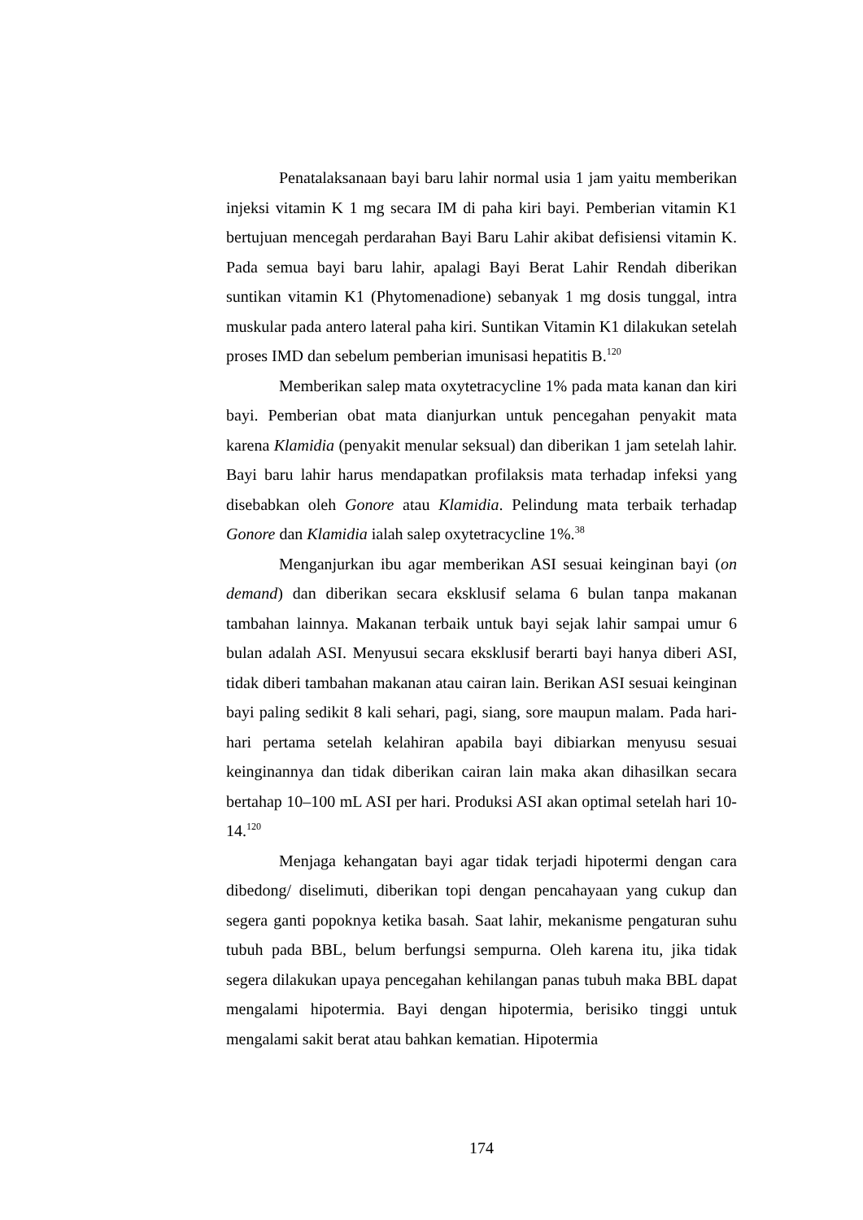Penatalaksanaan bayi baru lahir normal usia 1 jam yaitu memberikan injeksi vitamin K 1 mg secara IM di paha kiri bayi. Pemberian vitamin K1 bertujuan mencegah perdarahan Bayi Baru Lahir akibat defisiensi vitamin K. Pada semua bayi baru lahir, apalagi Bayi Berat Lahir Rendah diberikan suntikan vitamin K1 (Phytomenadione) sebanyak 1 mg dosis tunggal, intra muskular pada antero lateral paha kiri. Suntikan Vitamin K1 dilakukan setelah proses IMD dan sebelum pemberian imunisasi hepatitis B.<sup>120</sup>
Memberikan salep mata oxytetracycline 1% pada mata kanan dan kiri bayi. Pemberian obat mata dianjurkan untuk pencegahan penyakit mata karena Klamidia (penyakit menular seksual) dan diberikan 1 jam setelah lahir. Bayi baru lahir harus mendapatkan profilaksis mata terhadap infeksi yang disebabkan oleh Gonore atau Klamidia. Pelindung mata terbaik terhadap Gonore dan Klamidia ialah salep oxytetracycline 1%.<sup>38</sup>
Menganjurkan ibu agar memberikan ASI sesuai keinginan bayi (on demand) dan diberikan secara eksklusif selama 6 bulan tanpa makanan tambahan lainnya. Makanan terbaik untuk bayi sejak lahir sampai umur 6 bulan adalah ASI. Menyusui secara eksklusif berarti bayi hanya diberi ASI, tidak diberi tambahan makanan atau cairan lain. Berikan ASI sesuai keinginan bayi paling sedikit 8 kali sehari, pagi, siang, sore maupun malam. Pada hari-hari pertama setelah kelahiran apabila bayi dibiarkan menyusu sesuai keinginannya dan tidak diberikan cairan lain maka akan dihasilkan secara bertahap 10–100 mL ASI per hari. Produksi ASI akan optimal setelah hari 10-14.<sup>120</sup>
Menjaga kehangatan bayi agar tidak terjadi hipotermi dengan cara dibedong/ diselimuti, diberikan topi dengan pencahayaan yang cukup dan segera ganti popoknya ketika basah. Saat lahir, mekanisme pengaturan suhu tubuh pada BBL, belum berfungsi sempurna. Oleh karena itu, jika tidak segera dilakukan upaya pencegahan kehilangan panas tubuh maka BBL dapat mengalami hipotermia. Bayi dengan hipotermia, berisiko tinggi untuk mengalami sakit berat atau bahkan kematian. Hipotermia
174